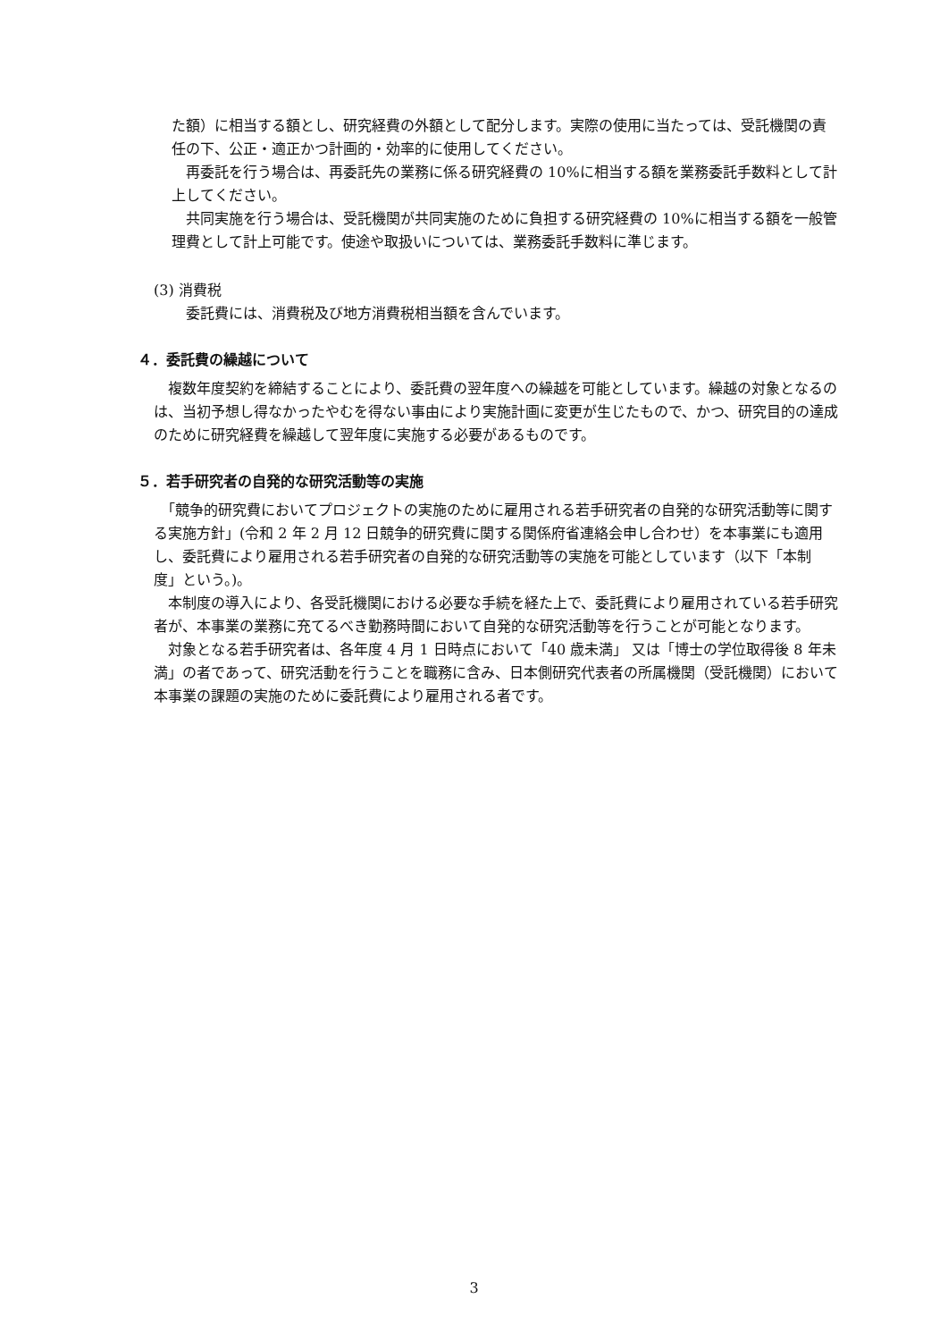た額）に相当する額とし、研究経費の外額として配分します。実際の使用に当たっては、受託機関の責任の下、公正・適正かつ計画的・効率的に使用してください。
　再委託を行う場合は、再委託先の業務に係る研究経費の 10%に相当する額を業務委託手数料として計上してください。
　共同実施を行う場合は、受託機関が共同実施のために負担する研究経費の 10%に相当する額を一般管理費として計上可能です。使途や取扱いについては、業務委託手数料に準じます。
(3) 消費税
　委託費には、消費税及び地方消費税相当額を含んでいます。
４．委託費の繰越について
　複数年度契約を締結することにより、委託費の翌年度への繰越を可能としています。繰越の対象となるのは、当初予想し得なかったやむを得ない事由により実施計画に変更が生じたもので、かつ、研究目的の達成のために研究経費を繰越して翌年度に実施する必要があるものです。
５．若手研究者の自発的な研究活動等の実施
　「競争的研究費においてプロジェクトの実施のために雇用される若手研究者の自発的な研究活動等に関する実施方針」(令和 2 年 2 月 12 日競争的研究費に関する関係府省連絡会申し合わせ）を本事業にも適用し、委託費により雇用される若手研究者の自発的な研究活動等の実施を可能としています（以下「本制度」という。)。
　本制度の導入により、各受託機関における必要な手続を経た上で、委託費により雇用されている若手研究者が、本事業の業務に充てるべき勤務時間において自発的な研究活動等を行うことが可能となります。
　対象となる若手研究者は、各年度 4 月 1 日時点において「40 歳未満」 又は「博士の学位取得後 8 年未満」の者であって、研究活動を行うことを職務に含み、日本側研究代表者の所属機関（受託機関）において本事業の課題の実施のために委託費により雇用される者です。
3